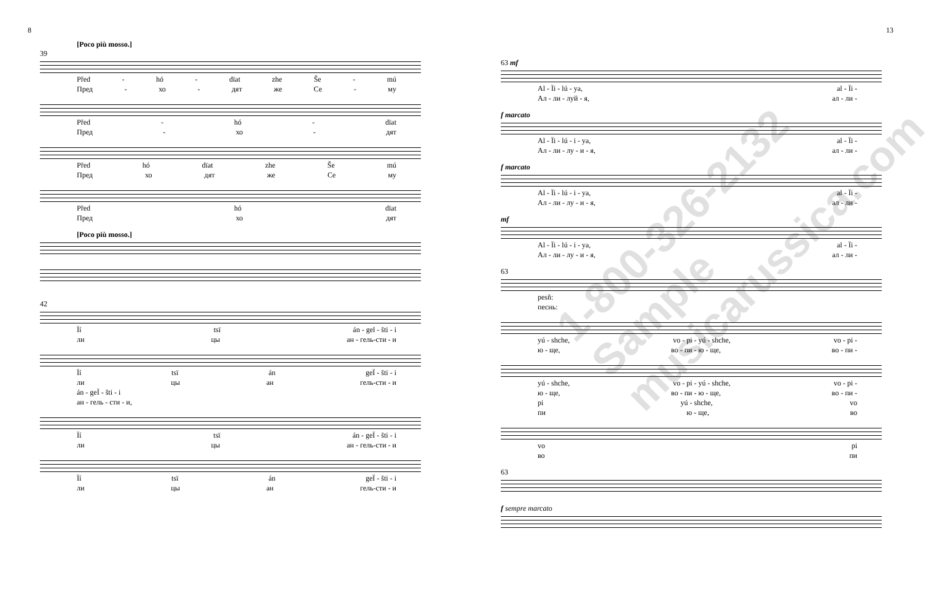8
[Poco più mosso.]
39
Před - hó - dïat zhe Še - mú
Пред - хо - дят же Се - му
Před - hó - dïat
Пред - хо - дят
Před hó dïat zhe Še mú
Пред хо дят же Се му
Před hó dïat
Пред хо дят
[Poco più mosso.]
42
Ïí tsï án - gel - šti - i
ли цы ан - гель-сти - и
Ïí tsï án geÏ - šti - i
ли цы ан гель-сти - и
án - geÏ - šti - i
ан - гель - сти - и,
Ïí tsï án - geÏ - šti - i
ли цы ан - гель-сти - и
Ïí tsï án geÏ - šti - i
ли цы ан гель-сти - и
13
63 mf
Al - Ïi - lú - ya, al - Ïi -
Ал - ли - луй - я, ал - ли -
f marcato
Al - Ïi - lú - i - ya, al - Ïi -
Ал - ли - лу - и - я, ал - ли -
f marcato
Al - Ïi - lú - i - ya, al - Ïi -
Ал - ли - лу - и - я, ал - ли -
mf
Al - Ïi - lú - i - ya, al - Ïi -
Ал - ли - лу - и - я, ал - ли -
63
pesñ:
песнь:
yú - shche, vo - pi - yú - shche, vo - pi -
ю - ще, во - пи - ю - ще, во - пи -
yú - shche, vo - pi - yú - shche, vo - pi -
ю - ще, во - пи - ю - ще, во - пи -
pi yú - shche, vo
пи ю - ще, во
vo pi
во пи
63
f sempre marcato
1-800-326-2132 Sample musicarussica.com